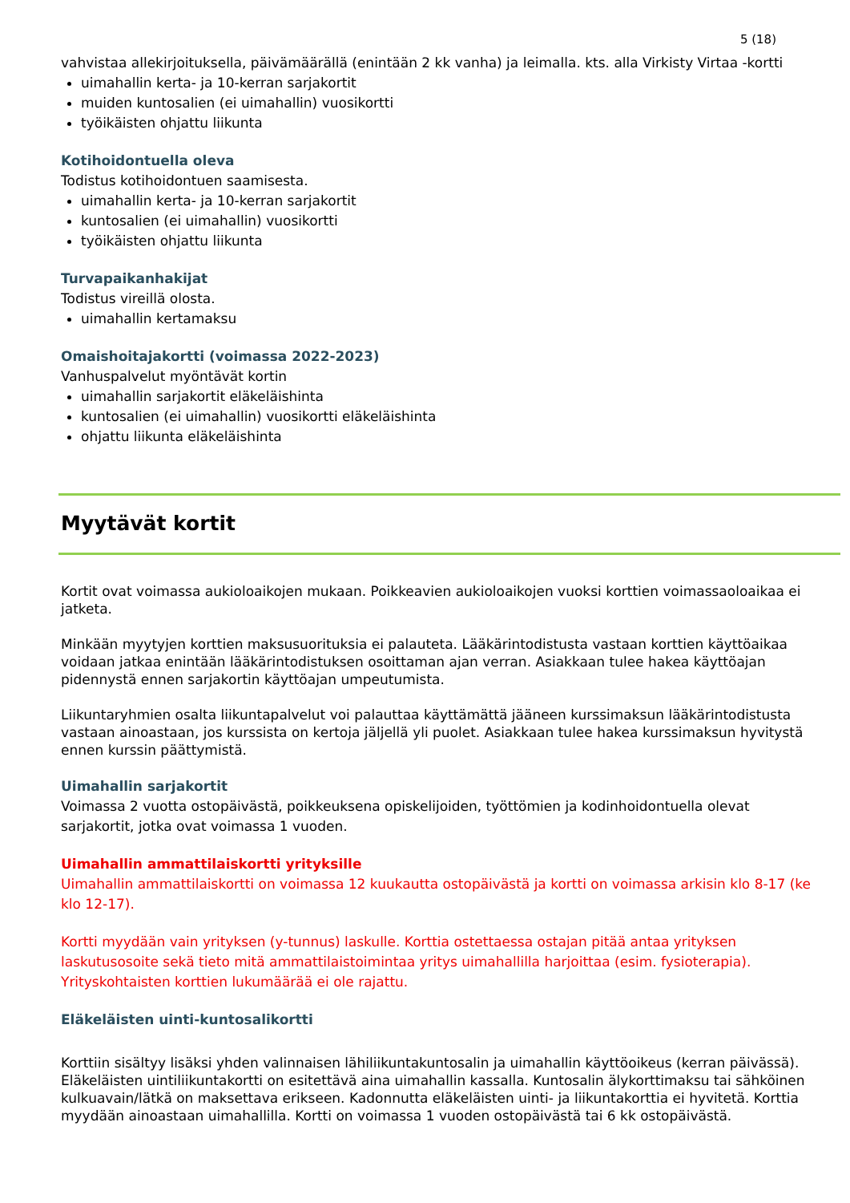5 (18)
vahvistaa allekirjoituksella, päivämäärällä (enintään 2 kk vanha) ja leimalla. kts. alla Virkisty Virtaa -kortti
uimahallin kerta- ja 10-kerran sarjakortit
muiden kuntosalien (ei uimahallin) vuosikortti
työikäisten ohjattu liikunta
Kotihoidontuella oleva
Todistus kotihoidontuen saamisesta.
uimahallin kerta- ja 10-kerran sarjakortit
kuntosalien (ei uimahallin) vuosikortti
työikäisten ohjattu liikunta
Turvapaikanhakijat
Todistus vireillä olosta.
uimahallin kertamaksu
Omaishoitajakortti (voimassa 2022-2023)
Vanhuspalvelut myöntävät kortin
uimahallin sarjakortit eläkeläishinta
kuntosalien (ei uimahallin) vuosikortti eläkeläishinta
ohjattu liikunta eläkeläishinta
Myytävät kortit
Kortit ovat voimassa aukioloaikojen mukaan. Poikkeavien aukioloaikojen vuoksi korttien voimassaoloaikaa ei jatketa.
Minkään myytyjen korttien maksusuorituksia ei palauteta. Lääkärintodistusta vastaan korttien käyttöaikaa voidaan jatkaa enintään lääkärintodistuksen osoittaman ajan verran. Asiakkaan tulee hakea käyttöajan pidennystä ennen sarjakortin käyttöajan umpeutumista.
Liikuntaryhmien osalta liikuntapalvelut voi palauttaa käyttämättä jääneen kurssimaksun lääkärintodistusta vastaan ainoastaan, jos kurssista on kertoja jäljellä yli puolet. Asiakkaan tulee hakea kurssimaksun hyvitystä ennen kurssin päättymistä.
Uimahallin sarjakortit
Voimassa 2 vuotta ostopäivästä, poikkeuksena opiskelijoiden, työttömien ja kodinhoidontuella olevat sarjakortit, jotka ovat voimassa 1 vuoden.
Uimahallin ammattilaiskortti yrityksille
Uimahallin ammattilaiskortti on voimassa 12 kuukautta ostopäivästä ja kortti on voimassa arkisin klo 8-17 (ke klo 12-17).
Kortti myydään vain yrityksen (y-tunnus) laskulle. Korttia ostettaessa ostajan pitää antaa yrityksen laskutusosoite sekä tieto mitä ammattilaistoimintaa yritys uimahallilla harjoittaa (esim. fysioterapia). Yrityskohtaisten korttien lukumäärää ei ole rajattu.
Eläkeläisten uinti-kuntosalikortti
Korttiin sisältyy lisäksi yhden valinnaisen lähiliikuntakuntosalin ja uimahallin käyttöoikeus (kerran päivässä). Eläkeläisten uintiliikuntakortti on esitettävä aina uimahallin kassalla. Kuntosalin älykorttimaksu tai sähköinen kulkuavain/lätkä on maksettava erikseen. Kadonnutta eläkeläisten uinti- ja liikuntakorttia ei hyvitetä. Korttia myydään ainoastaan uimahallilla. Kortti on voimassa 1 vuoden ostopäivästä tai 6 kk ostopäivästä.